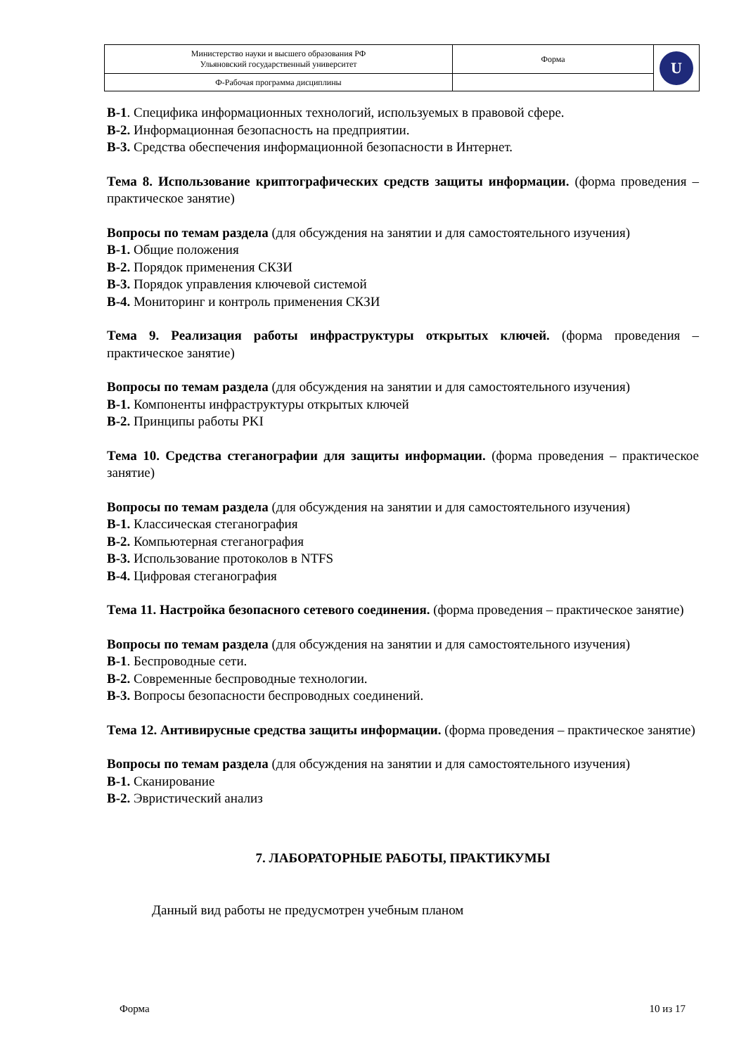| Министерство науки и высшего образования РФ Ульяновский государственный университет | Форма | U |
| Ф-Рабочая программа дисциплины | | |
В-1. Специфика информационных технологий, используемых в правовой сфере.
В-2. Информационная безопасность на предприятии.
В-3. Средства обеспечения информационной безопасности в Интернет.
Тема 8. Использование криптографических средств защиты информации. (форма проведения – практическое занятие)
Вопросы по темам раздела (для обсуждения на занятии и для самостоятельного изучения)
В-1. Общие положения
В-2. Порядок применения СКЗИ
В-3. Порядок управления ключевой системой
В-4. Мониторинг и контроль применения СКЗИ
Тема 9. Реализация работы инфраструктуры открытых ключей. (форма проведения – практическое занятие)
Вопросы по темам раздела (для обсуждения на занятии и для самостоятельного изучения)
В-1. Компоненты инфраструктуры открытых ключей
В-2. Принципы работы PKI
Тема 10. Средства стеганографии для защиты информации. (форма проведения – практическое занятие)
Вопросы по темам раздела (для обсуждения на занятии и для самостоятельного изучения)
В-1. Классическая стеганография
В-2. Компьютерная стеганография
В-3. Использование протоколов в NTFS
В-4. Цифровая стеганография
Тема 11. Настройка безопасного сетевого соединения. (форма проведения – практическое занятие)
Вопросы по темам раздела (для обсуждения на занятии и для самостоятельного изучения)
В-1. Беспроводные сети.
В-2. Современные беспроводные технологии.
В-3. Вопросы безопасности беспроводных соединений.
Тема 12. Антивирусные средства защиты информации. (форма проведения – практическое занятие)
Вопросы по темам раздела (для обсуждения на занятии и для самостоятельного изучения)
В-1. Сканирование
В-2. Эвристический анализ
7. ЛАБОРАТОРНЫЕ РАБОТЫ, ПРАКТИКУМЫ
Данный вид работы не предусмотрен учебным планом
Форма 10 из 17